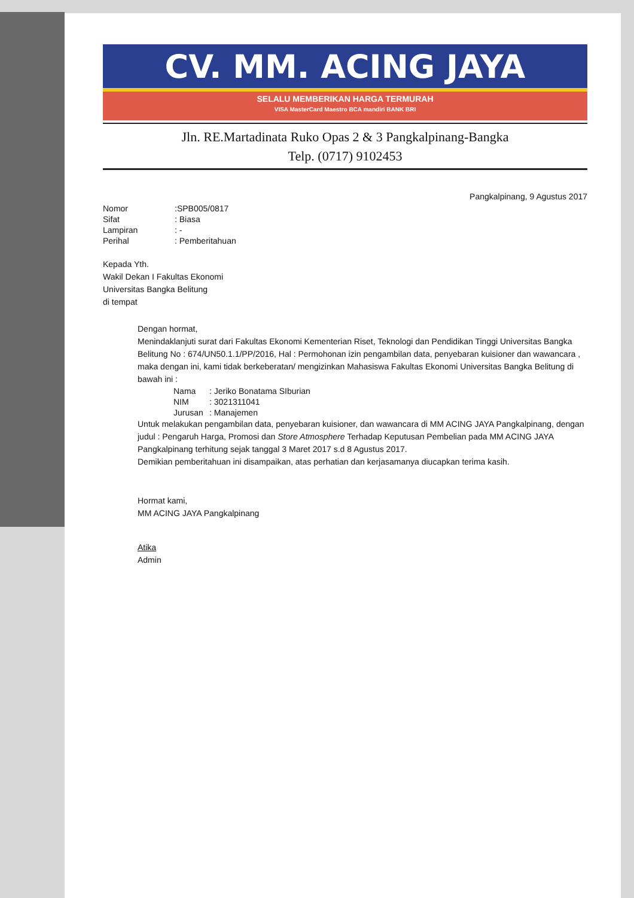CV. MM. ACING JAYA
SELALU MEMBERIKAN HARGA TERMURAH
VISA MasterCard Maestro BCA mandiri BANK BRI
Jln. RE.Martadinata Ruko Opas 2 & 3 Pangkalpinang-Bangka
Telp. (0717) 9102453
Pangkalpinang, 9 Agustus 2017
| Nomor | :SPB005/0817 |
| Sifat | : Biasa |
| Lampiran | : - |
| Perihal | : Pemberitahuan |
Kepada Yth.
Wakil Dekan I Fakultas Ekonomi
Universitas Bangka Belitung
di tempat
Dengan hormat,
Menindaklanjuti surat dari Fakultas Ekonomi Kementerian Riset, Teknologi dan Pendidikan Tinggi Universitas Bangka Belitung No : 674/UN50.1.1/PP/2016, Hal : Permohonan izin pengambilan data, penyebaran kuisioner dan wawancara , maka dengan ini, kami tidak berkeberatan/ mengizinkan Mahasiswa Fakultas Ekonomi Universitas Bangka Belitung di bawah ini :
| Nama | : Jeriko Bonatama SIburian |
| NIM | : 3021311041 |
| Jurusan | : Manajemen |
Untuk melakukan pengambilan data, penyebaran kuisioner, dan wawancara di MM ACING JAYA Pangkalpinang, dengan judul : Pengaruh Harga, Promosi dan Store Atmosphere Terhadap Keputusan Pembelian pada MM ACING JAYA Pangkalpinang terhitung sejak tanggal 3 Maret 2017 s.d 8 Agustus 2017.
Demikian pemberitahuan ini disampaikan, atas perhatian dan kerjasamanya diucapkan terima kasih.
Hormat kami,
MM ACING JAYA Pangkalpinang
Atika
Admin